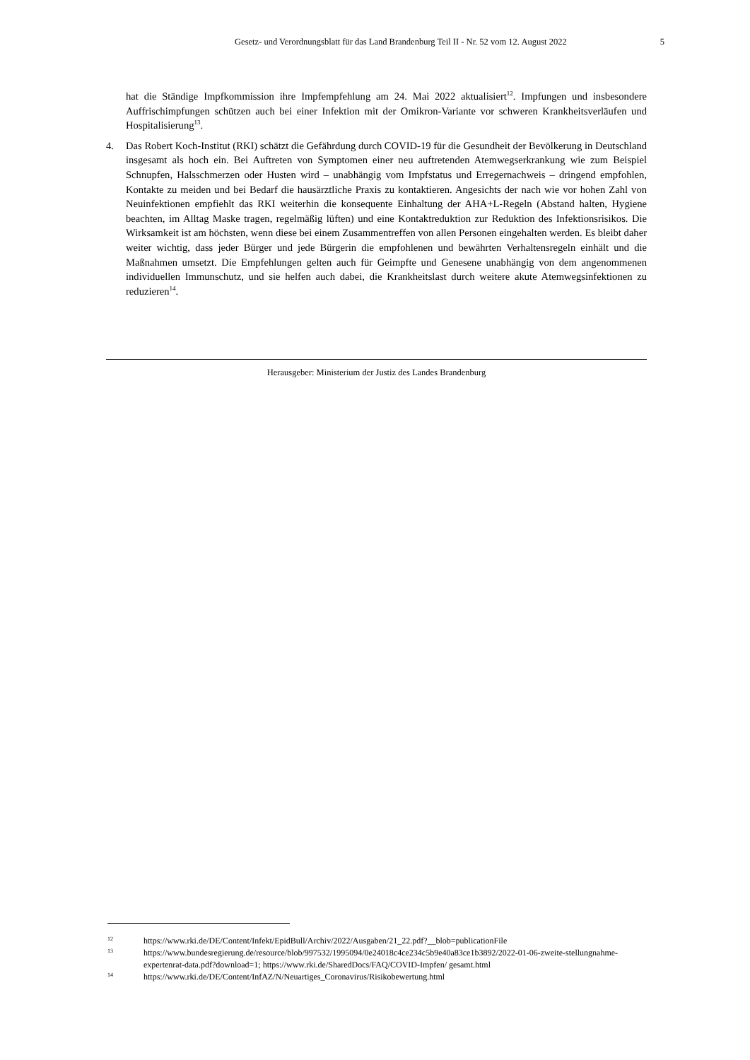Gesetz- und Verordnungsblatt für das Land Brandenburg Teil II - Nr. 52 vom 12. August 2022 5
hat die Ständige Impfkommission ihre Impfempfehlung am 24. Mai 2022 aktualisiert<sup>12</sup>. Impfungen und insbesondere Auffrischimpfungen schützen auch bei einer Infektion mit der Omikron-Variante vor schweren Krankheitsverläufen und Hospitalisierung<sup>13</sup>.
4. Das Robert Koch-Institut (RKI) schätzt die Gefährdung durch COVID-19 für die Gesundheit der Bevölkerung in Deutschland insgesamt als hoch ein. Bei Auftreten von Symptomen einer neu auftretenden Atemwegserkrankung wie zum Beispiel Schnupfen, Halsschmerzen oder Husten wird – unabhängig vom Impfstatus und Erreger­nachweis – dringend empfohlen, Kontakte zu meiden und bei Bedarf die hausärztliche Praxis zu kontaktieren. Angesichts der nach wie vor hohen Zahl von Neuinfektionen empfiehlt das RKI weiterhin die konsequente Einhaltung der AHA+L-Regeln (Abstand halten, Hygiene beachten, im Alltag Maske tragen, regelmäßig lüften) und eine Kontaktreduktion zur Reduktion des Infektionsrisikos. Die Wirksamkeit ist am höchsten, wenn diese bei einem Zusammentreffen von allen Personen eingehalten werden. Es bleibt daher weiter wichtig, dass jeder Bürger und jede Bürgerin die empfohlenen und bewährten Verhaltensregeln einhält und die Maßnahmen umsetzt. Die Empfehlungen gelten auch für Geimpfte und Genesene unabhängig von dem angenommenen individuellen Immunschutz, und sie helfen auch dabei, die Krankheitslast durch weitere akute Atemwegsinfektionen zu reduzieren<sup>14</sup>.
Herausgeber: Ministerium der Justiz des Landes Brandenburg
12 https://www.rki.de/DE/Content/Infekt/EpidBull/Archiv/2022/Ausgaben/21_22.pdf?__blob=publicationFile
13 https://www.bundesregierung.de/resource/blob/997532/1995094/0e24018c4ce234c5b9e40a83ce1b3892/2022-01-06-zweite-stellungnahme-expertenrat-data.pdf?download=1; https://www.rki.de/SharedDocs/FAQ/COVID-Impfen/ gesamt.html
14 https://www.rki.de/DE/Content/InfAZ/N/Neuartiges_Coronavirus/Risikobewertung.html